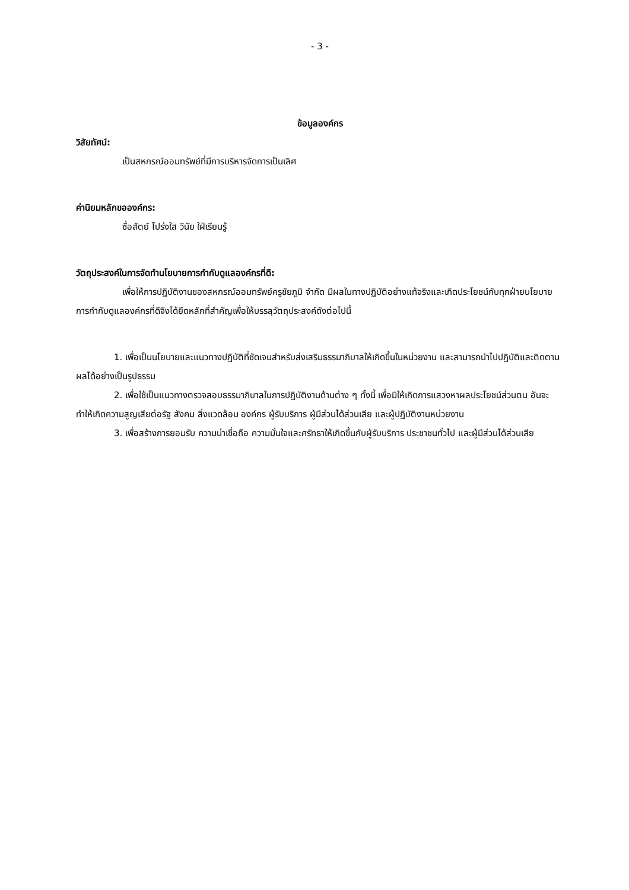- 3 -
ข้อมูลองค์กร
วิสัยทัศน์:
เป็นสหกรณ์ออมทรัพย์ที่มีการบริหารจัดการเป็นเลิศ
ค่านิยมหลักขอองค์กร:
ซื่อสัตย์ โปร่งใส วินัย ใฝ่เรียนรู้
วัตถุประสงค์ในการจัดทำนโยบายการกำกับดูแลองค์กรที่ดี:
เพื่อให้การปฏิบัติงานของสหกรณ์ออมทรัพย์ครูชัยภูมิ จำกัด มีผลในทางปฏิบัติอย่างแท้จริงและเกิดประโยชน์กับทุกฝ่ายนโยบายการกำกับดูแลองค์กรที่ดีจึงได้ยึดหลักที่สำคัญเพื่อให้บรรลุวัตถุประสงค์ดังต่อไปนี้
1. เพื่อเป็นนโยบายและแนวทางปฏิบัติที่ชัดเจนสำหรับส่งเสริมธรรมาภิบาลให้เกิดขึ้นในหน่วยงาน และสามารถนำไปปฏิบัติและติดตามผลได้อย่างเป็นรูปธรรม
2. เพื่อใช้เป็นแนวทางตรวจสอบธรรมาภิบาลในการปฏิบัติงานด้านต่าง ๆ ทั้งนี้ เพื่อมิให้เกิดการแสวงหาผลประโยชน์ส่วนตน อันจะทำให้เกิดความสูญเสียต่อรัฐ สังคม สิ่งแวดล้อม องค์กร ผู้รับบริการ ผู้มีส่วนได้ส่วนเสีย และผู้ปฏิบัติงานหน่วยงาน
3. เพื่อสร้างการยอมรับ ความน่าเชื่อถือ ความมั่นใจและศรัทธาให้เกิดขึ้นกับผู้รับบริการ ประชาชนทั่วไป และผู้มีส่วนได้ส่วนเสีย